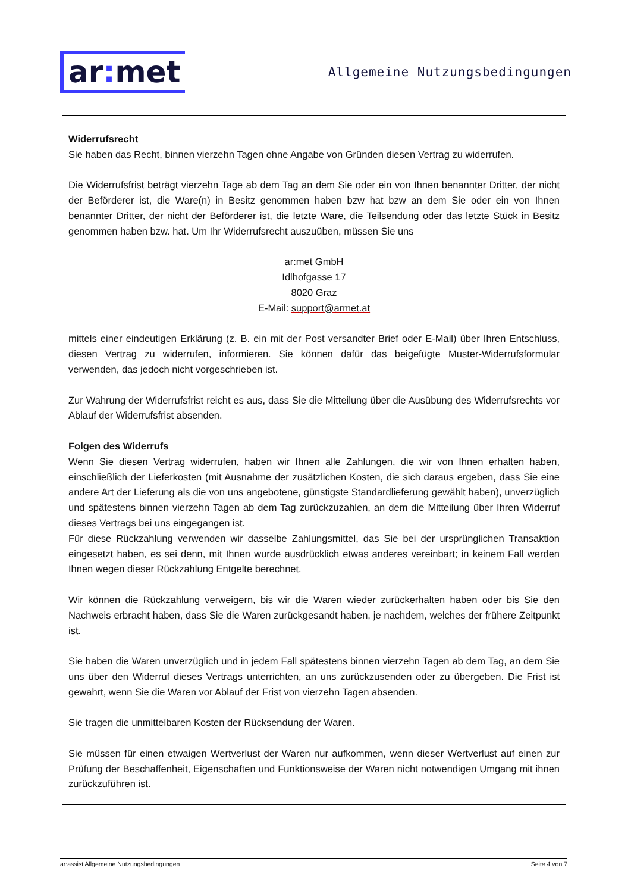ar: met
Allgemeine Nutzungsbedingungen
Widerrufsrecht
Sie haben das Recht, binnen vierzehn Tagen ohne Angabe von Gründen diesen Vertrag zu widerrufen.
Die Widerrufsfrist beträgt vierzehn Tage ab dem Tag an dem Sie oder ein von Ihnen benannter Dritter, der nicht der Beförderer ist, die Ware(n) in Besitz genommen haben bzw hat bzw an dem Sie oder ein von Ihnen benannter Dritter, der nicht der Beförderer ist, die letzte Ware, die Teilsendung oder das letzte Stück in Besitz genommen haben bzw. hat. Um Ihr Widerrufsrecht auszuüben, müssen Sie uns
ar:met GmbH
Idlhofgasse 17
8020 Graz
E-Mail: support@armet.at
mittels einer eindeutigen Erklärung (z. B. ein mit der Post versandter Brief oder E-Mail) über Ihren Entschluss, diesen Vertrag zu widerrufen, informieren. Sie können dafür das beigefügte Muster-Widerrufsformular verwenden, das jedoch nicht vorgeschrieben ist.
Zur Wahrung der Widerrufsfrist reicht es aus, dass Sie die Mitteilung über die Ausübung des Widerrufsrechts vor Ablauf der Widerrufsfrist absenden.
Folgen des Widerrufs
Wenn Sie diesen Vertrag widerrufen, haben wir Ihnen alle Zahlungen, die wir von Ihnen erhalten haben, einschließlich der Lieferkosten (mit Ausnahme der zusätzlichen Kosten, die sich daraus ergeben, dass Sie eine andere Art der Lieferung als die von uns angebotene, günstigste Standardlieferung gewählt haben), unverzüglich und spätestens binnen vierzehn Tagen ab dem Tag zurückzuzahlen, an dem die Mitteilung über Ihren Widerruf dieses Vertrags bei uns eingegangen ist.
Für diese Rückzahlung verwenden wir dasselbe Zahlungsmittel, das Sie bei der ursprünglichen Transaktion eingesetzt haben, es sei denn, mit Ihnen wurde ausdrücklich etwas anderes vereinbart; in keinem Fall werden Ihnen wegen dieser Rückzahlung Entgelte berechnet.
Wir können die Rückzahlung verweigern, bis wir die Waren wieder zurückerhalten haben oder bis Sie den Nachweis erbracht haben, dass Sie die Waren zurückgesandt haben, je nachdem, welches der frühere Zeitpunkt ist.
Sie haben die Waren unverzüglich und in jedem Fall spätestens binnen vierzehn Tagen ab dem Tag, an dem Sie uns über den Widerruf dieses Vertrags unterrichten, an uns zurückzusenden oder zu übergeben. Die Frist ist gewahrt, wenn Sie die Waren vor Ablauf der Frist von vierzehn Tagen absenden.
Sie tragen die unmittelbaren Kosten der Rücksendung der Waren.
Sie müssen für einen etwaigen Wertverlust der Waren nur aufkommen, wenn dieser Wertverlust auf einen zur Prüfung der Beschaffenheit, Eigenschaften und Funktionsweise der Waren nicht notwendigen Umgang mit ihnen zurückzuführen ist.
ar:assist Allgemeine Nutzungsbedingungen Seite 4 von 7